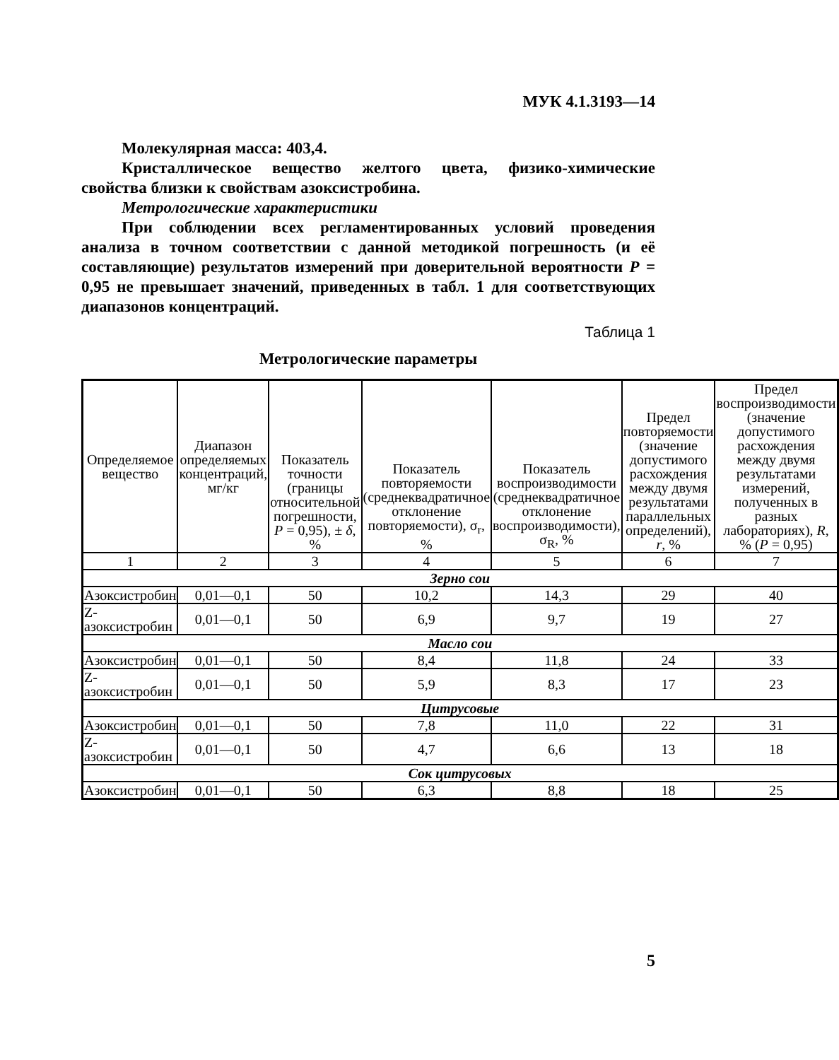МУК 4.1.3193—14
Молекулярная масса: 403,4.
Кристаллическое вещество желтого цвета, физико-химические свойства близки к свойствам азоксистробина.
Метрологические характеристики
При соблюдении всех регламентированных условий проведения анализа в точном соответствии с данной методикой погрешность (и её составляющие) результатов измерений при доверительной вероятности P = 0,95 не превышает значений, приведенных в табл. 1 для соответствующих диапазонов концентраций.
Таблица 1
Метрологические параметры
| Определяемое вещество | Диапазон определяемых концентраций, мг/кг | Показатель точности (границы относительной погрешности, P = 0,95), ± δ , % | Показатель повторяемости (среднеквадратичное отклонение повторяемости), σ<sub>r</sub>, % | Показатель воспроизводимости (среднеквадратичное отклонение воспроизводимости), σ<sub>R</sub>, % | Предел повторяемости (значение допустимого расхождения между двумя результатами параллельных определений), r , % | Предел воспроизводимости (значение допустимого расхождения между двумя результатами измерений, полученных в разных лабораториях), R , % ( P = 0,95) |
| --- | --- | --- | --- | --- | --- | --- |
| 1 | 2 | 3 | 4 | 5 | 6 | 7 |
| Зерно сои | | | | | | |
| Азоксистробин | 0,01—0,1 | 50 | 10,2 | 14,3 | 29 | 40 |
| Z-азоксистробин | 0,01—0,1 | 50 | 6,9 | 9,7 | 19 | 27 |
| Масло сои | | | | | | |
| Азоксистробин | 0,01—0,1 | 50 | 8,4 | 11,8 | 24 | 33 |
| Z-азоксистробин | 0,01—0,1 | 50 | 5,9 | 8,3 | 17 | 23 |
| Цитрусовые | | | | | | |
| Азоксистробин | 0,01—0,1 | 50 | 7,8 | 11,0 | 22 | 31 |
| Z-азоксистробин | 0,01—0,1 | 50 | 4,7 | 6,6 | 13 | 18 |
| Сок цитрусовых | | | | | | |
| Азоксистробин | 0,01—0,1 | 50 | 6,3 | 8,8 | 18 | 25 |
5